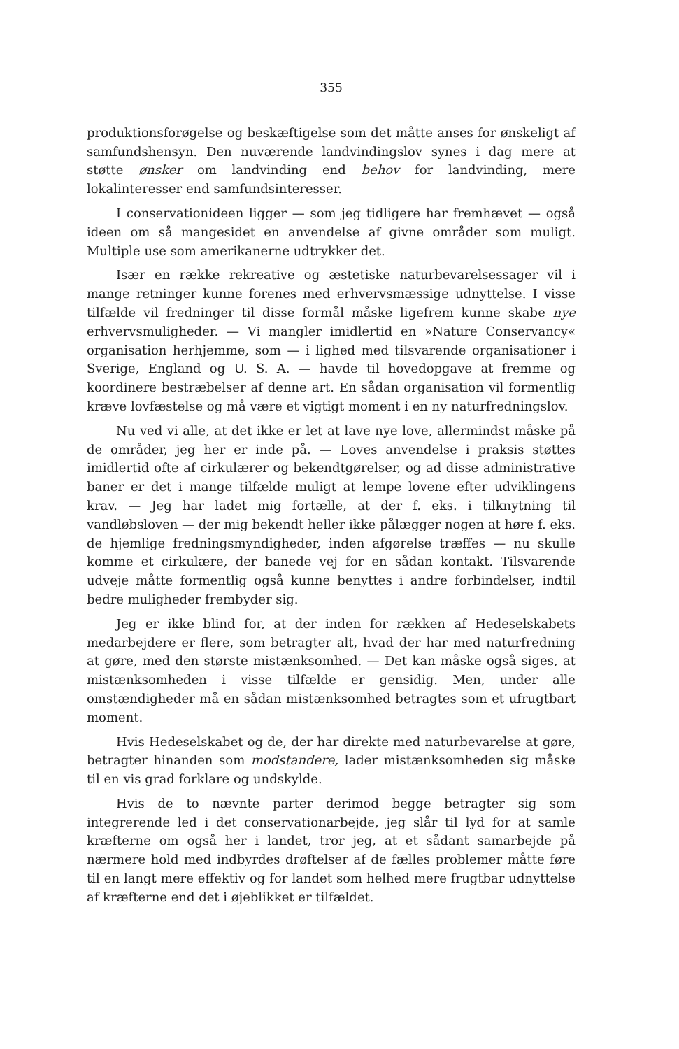355
produktionsforøgelse og beskæftigelse som det måtte anses for ønskeligt af samfundshensyn. Den nuværende landvindingslov synes i dag mere at støtte ønsker om landvinding end behov for landvinding, mere lokalinteresser end samfundsinteresser.
I conservationideen ligger — som jeg tidligere har fremhævet — også ideen om så mangesidet en anvendelse af givne områder som muligt. Multiple use som amerikanerne udtrykker det.
Især en række rekreative og æstetiske naturbevarelsessager vil i mange retninger kunne forenes med erhvervsmæssige udnyttelse. I visse tilfælde vil fredninger til disse formål måske ligefrem kunne skabe nye erhvervsmuligheder. — Vi mangler imidlertid en »Nature Conservancy« organisation herhjemme, som — i lighed med tilsvarende organisationer i Sverige, England og U. S. A. — havde til hovedopgave at fremme og koordinere bestræbelser af denne art. En sådan organisation vil formentlig kræve lovfæstelse og må være et vigtigt moment i en ny naturfredningslov.
Nu ved vi alle, at det ikke er let at lave nye love, allermindst måske på de områder, jeg her er inde på. — Loves anvendelse i praksis støttes imidlertid ofte af cirkulærer og bekendtgørelser, og ad disse administrative baner er det i mange tilfælde muligt at lempe lovene efter udviklingens krav. — Jeg har ladet mig fortælle, at der f. eks. i tilknytning til vandløbsloven — der mig bekendt heller ikke pålægger nogen at høre f. eks. de hjemlige fredningsmyndigheder, inden afgørelse træffes — nu skulle komme et cirkulære, der banede vej for en sådan kontakt. Tilsvarende udveje måtte formentlig også kunne benyttes i andre forbindelser, indtil bedre muligheder frembyder sig.
Jeg er ikke blind for, at der inden for rækken af Hedeselskabets medarbejdere er flere, som betragter alt, hvad der har med naturfredning at gøre, med den største mistænksomhed. — Det kan måske også siges, at mistænksomheden i visse tilfælde er gensidig. Men, under alle omstændigheder må en sådan mistænksomhed betragtes som et ufrugtbart moment.
Hvis Hedeselskabet og de, der har direkte med naturbevarelse at gøre, betragter hinanden som modstandere, lader mistænksomheden sig måske til en vis grad forklare og undskylde.
Hvis de to nævnte parter derimod begge betragter sig som integrerende led i det conservationarbejde, jeg slår til lyd for at samle kræfterne om også her i landet, tror jeg, at et sådant samarbejde på nærmere hold med indbyrdes drøftelser af de fælles problemer måtte føre til en langt mere effektiv og for landet som helhed mere frugtbar udnyttelse af kræfterne end det i øjeblikket er tilfældet.